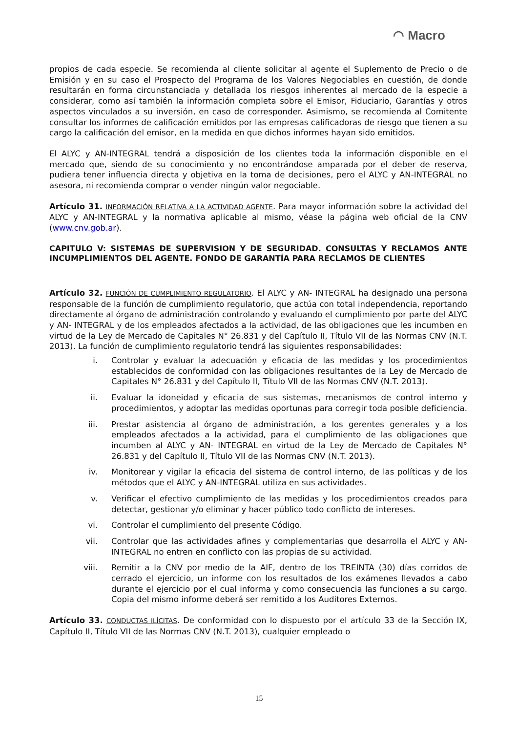◠ Macro
propios de cada especie. Se recomienda al cliente solicitar al agente el Suplemento de Precio o de Emisión y en su caso el Prospecto del Programa de los Valores Negociables en cuestión, de donde resultarán en forma circunstanciada y detallada los riesgos inherentes al mercado de la especie a considerar, como así también la información completa sobre el Emisor, Fiduciario, Garantías y otros aspectos vinculados a su inversión, en caso de corresponder. Asimismo, se recomienda al Comitente consultar los informes de calificación emitidos por las empresas calificadoras de riesgo que tienen a su cargo la calificación del emisor, en la medida en que dichos informes hayan sido emitidos.
El ALYC y AN-INTEGRAL tendrá a disposición de los clientes toda la información disponible en el mercado que, siendo de su conocimiento y no encontrándose amparada por el deber de reserva, pudiera tener influencia directa y objetiva en la toma de decisiones, pero el ALYC y AN-INTEGRAL no asesora, ni recomienda comprar o vender ningún valor negociable.
Artículo 31. INFORMACIÓN RELATIVA A LA ACTIVIDAD AGENTE. Para mayor información sobre la actividad del ALYC y AN-INTEGRAL y la normativa aplicable al mismo, véase la página web oficial de la CNV (www.cnv.gob.ar).
CAPITULO V: SISTEMAS DE SUPERVISION Y DE SEGURIDAD. CONSULTAS Y RECLAMOS ANTE INCUMPLIMIENTOS DEL AGENTE. FONDO DE GARANTÍA PARA RECLAMOS DE CLIENTES
Artículo 32. FUNCIÓN DE CUMPLIMIENTO REGULATORIO. El ALYC y AN- INTEGRAL ha designado una persona responsable de la función de cumplimiento regulatorio, que actúa con total independencia, reportando directamente al órgano de administración controlando y evaluando el cumplimiento por parte del ALYC y AN- INTEGRAL y de los empleados afectados a la actividad, de las obligaciones que les incumben en virtud de la Ley de Mercado de Capitales N° 26.831 y del Capítulo II, Título VII de las Normas CNV (N.T. 2013). La función de cumplimiento regulatorio tendrá las siguientes responsabilidades:
i. Controlar y evaluar la adecuación y eficacia de las medidas y los procedimientos establecidos de conformidad con las obligaciones resultantes de la Ley de Mercado de Capitales N° 26.831 y del Capítulo II, Título VII de las Normas CNV (N.T. 2013).
ii. Evaluar la idoneidad y eficacia de sus sistemas, mecanismos de control interno y procedimientos, y adoptar las medidas oportunas para corregir toda posible deficiencia.
iii. Prestar asistencia al órgano de administración, a los gerentes generales y a los empleados afectados a la actividad, para el cumplimiento de las obligaciones que incumben al ALYC y AN- INTEGRAL en virtud de la Ley de Mercado de Capitales N° 26.831 y del Capítulo II, Título VII de las Normas CNV (N.T. 2013).
iv. Monitorear y vigilar la eficacia del sistema de control interno, de las políticas y de los métodos que el ALYC y AN-INTEGRAL utiliza en sus actividades.
v. Verificar el efectivo cumplimiento de las medidas y los procedimientos creados para detectar, gestionar y/o eliminar y hacer público todo conflicto de intereses.
vi. Controlar el cumplimiento del presente Código.
vii. Controlar que las actividades afines y complementarias que desarrolla el ALYC y AN-INTEGRAL no entren en conflicto con las propias de su actividad.
viii. Remitir a la CNV por medio de la AIF, dentro de los TREINTA (30) días corridos de cerrado el ejercicio, un informe con los resultados de los exámenes llevados a cabo durante el ejercicio por el cual informa y como consecuencia las funciones a su cargo. Copia del mismo informe deberá ser remitido a los Auditores Externos.
Artículo 33. CONDUCTAS ILÍCITAS. De conformidad con lo dispuesto por el artículo 33 de la Sección IX, Capítulo II, Título VII de las Normas CNV (N.T. 2013), cualquier empleado o
15